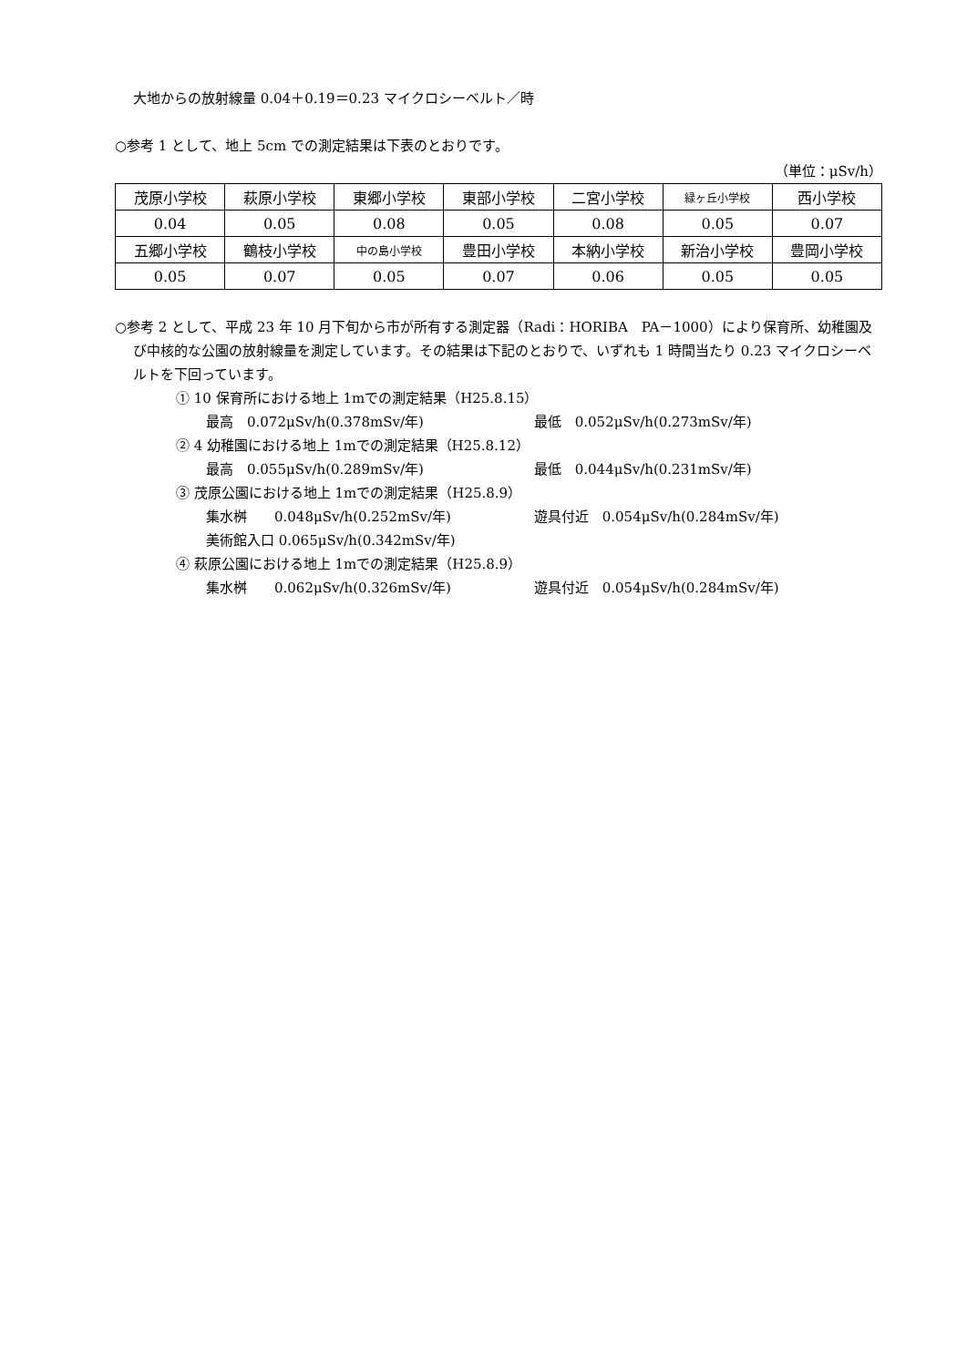大地からの放射線量 0.04＋0.19＝0.23 マイクロシーベルト／時
○参考 1 として、地上 5cm での測定結果は下表のとおりです。
（単位：μSv/h）
| 茂原小学校 | 萩原小学校 | 東郷小学校 | 東部小学校 | 二宮小学校 | 緑ヶ丘小学校 | 西小学校 |
| 0.04 | 0.05 | 0.08 | 0.05 | 0.08 | 0.05 | 0.07 |
| 五郷小学校 | 鶴枝小学校 | 中の島小学校 | 豊田小学校 | 本納小学校 | 新治小学校 | 豊岡小学校 |
| 0.05 | 0.07 | 0.05 | 0.07 | 0.06 | 0.05 | 0.05 |
○参考 2 として、平成 23 年 10 月下旬から市が所有する測定器（Radi：HORIBA　PA－1000）により保育所、幼稚園及び中核的な公園の放射線量を測定しています。その結果は下記のとおりで、いずれも 1 時間当たり 0.23 マイクロシーベルトを下回っています。
① 10 保育所における地上 1mでの測定結果（H25.8.15）
最高　0.072μSv/h(0.378mSv/年) 最低　0.052μSv/h(0.273mSv/年)
② 4 幼稚園における地上 1mでの測定結果（H25.8.12）
最高　0.055μSv/h(0.289mSv/年) 最低　0.044μSv/h(0.231mSv/年)
③ 茂原公園における地上 1mでの測定結果（H25.8.9）
集水桝　　0.048μSv/h(0.252mSv/年) 遊具付近　0.054μSv/h(0.284mSv/年)
美術館入口 0.065μSv/h(0.342mSv/年)
④ 萩原公園における地上 1mでの測定結果（H25.8.9）
集水桝　　0.062μSv/h(0.326mSv/年) 遊具付近　0.054μSv/h(0.284mSv/年)